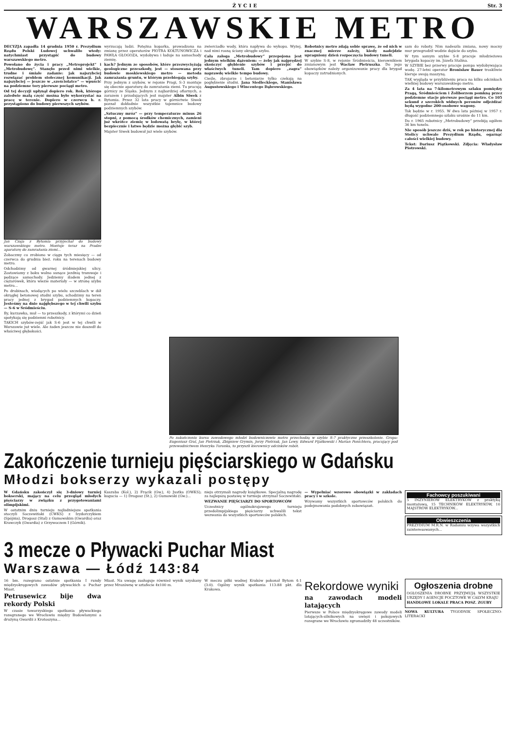ŻYCIE Str. 3
WARSZAWSKIE METRO
DECYZJA zapadła 14 grudnia 1950 r. Prezydium Rządu Polski Ludowej uchwaliło wtedy: natychmiast przystąpić do budowy warszawskiego metro.
Powołano do życia i pracy „Metroprojekt” i „Metrobudowę”. Stanęło przed nimi wielkie, trudne i śmiałe zadanie: jak najszybciej rozwiązać problem stołecznej komunikacji. Jak najszybciej — jeszcze w „sześciolatce” — wpuścić na podziemne tory pierwsze pociągi metro.
Od tej decyzji upłynął dopiero rok. Rok, którego zaledwie małą część można było wykorzystać na pracę w terenie. Dopiero w czerwcu b. r. przystąpiono do budowy pierwszych szybów.
Jan Czaja z Bytomia przyjechał do budowy warszawskiego metro. Montuje teraz na Pradze aparaturę do zamrażania ziemi...
Zobaczmy co zrobiono w ciągu tych miesięcy — od czerwca do grudnia bież. roku na terenach budowy metro.
Odchodzimy od gwarnej śródmiejskiej ulicy. Zostawiamy z boku wolno sunące jezdnią tramwaje i pędzące samochody. Jedziemy śladem jednej z ciężarówek, która wiezie materiały — w stronę szybu metro...
Po drabinach, wiodących po wielu szczeblach w dół okrągłej betonowej studni szybu, schodzimy na teren pracy jednej z brygad podziemnych kopaczy. Jesteśmy na dnie najgłębszego w tej chwili szybu — S-6 w Śródmieściu.
Iły, kurzawka, muł — to przeszkody, z którymi co dzień spotykają się podziemni robotnicy.
TAKICH szybów-zejść jak S-6 jest w tej chwili w Warszawie już wiele. Ale żaden jeszcze nie doszedł do właściwej głębokości.
wyrzucają ludzi. Potężna koparka, prowadzona na zmianę przez operatorów PIOTRA KOŁTUNOWICZA i PAWŁA GŁOGOZA, wydobywa i ładuje na samochody ziemię.
kach? Jednym ze sposobów, które przezwyciężają geologiczne przeszkody, jest — stosowana przy budowie moskiewskiego metro — metoda zamrażania gruntu, w którym przebiegają szyby.
Przy jednym z szybów, w rejonie Pragi, S-3 montuje się obecnie aparaturę do zamrażania ziemi. Tu pracują górnicy ze Śląska. Jednym z najbardziej ofiarnych, a zarazem i przodujących jest majster Albin Siwek z Bytomia. Przez 32 lata pracy w górnictwie Siwek poznał dokładnie wszystkie tajemnice budowy podziemnych szybów.
„Sztuczny mróz” — przy temperaturze minus 26 stopni, z pomocą środków chemicznych, zamieni już wkrótce ziemię w lodowatą bryłę, w której bezpiecznie i łatwo będzie można głębić szyb.
Majster Siwek budował już wiele szybów.
zwierciadło wody, która napływa do wykopu. Wyżej, nad nimi rosną ściany okrągłe szybu.
Cała załoga „Metrobudowy” przepojona jest jednym wielkim dążeniem: — żeby jak najprędzej skończyć głębienie szybów i przejść do właściwych tuneli. Tam dopiero „zagra” naprawdę wielkie tempo budowy.
Cieśle, zbrojarze i betoniarze tylko czekają na pogłębienie studni. Jana Siedleckiego, Stanisława Augustowskiego i Wincentego Dąbrowskiego.
Robotnicy metro zdają sobie sprawę, że od nich w znacznej mierze zależy, kiedy nadejdzie upragniony dzień rozpoczęcia budowy tuneli.
W szybie S-8, w rejonie Śródmieścia, kierownikiem zmianowym jest Wacław Pietruszka. Do jego obowiązków należy organizowanie pracy dla brygad kopaczy zatrudnionych.
sam do roboty. Nim nadeszła zmiana, nowy mocny mur przegrodził wodzie dojście do szybu.
W tym samym szybie S-8 pracuje młodzieżowa brygada kopaczy im. Józefa Stalina.
W SZYBIE bez przerwy pracuje pompa wydobywająca wodę. 27-letni operator Bronisław Bauer troskliwie kieruje swoją maszyną.
TAK wygląda w przybliżeniu praca na kilku odcinkach wielkiej budowy warszawskiego metro.
Za 4 lata na 7-kilometrowym szlaku pomiędzy Pragą, Śródmieściem i Żoliborzem pomkną przez podziemne stacje pierwsze pociągi metro. Co 105 sekund z szerokich widnych peronów odjeżdżać będą wygodne 200-osobowe wagony.
Tak będzie w r. 1955. W dwa lata później w 1957 r. długość podziemnego szlaku urośnie do 11 km.
Do r. 1965 robotnicy „Metrobudowy” przebiją ogółem 36 km tunelu.
Nie sposób jeszcze dziś, w rok po historycznej dla Stolicy uchwale Prezydium Rządu, ogarnąć całości wielkiej budowy.
Tekst: Dariusz Piątkowski. Zdjęcia: Władysław Piotrowski.
Po zakończeniu kursu zawodowego młodzi budowniczowie metro przechodzą w szybie S-7 praktyczne przeszkolenie. Grupa: Eugeniusz Gral, Jan Pietrzak, Zbigniew Grymin, Jerzy Pietrzak, Jan Lewy, Edward Fijałkowski i Marian Ponichtera, pracujący pod przewodnictwem Henryka Turonka, to przyszli kierownicy odcinków robót.
Zakończenie turnieju pięściarskiego w Gdańsku
Młodzi bokserzy wykazali postępy
W Gdańsku zakończył się 3-dniowy turniej bokserski, mający na celu przegląd młodych pięściarzy w związku z przygotowaniami olimpijskimi.
W ostatnim dniu turnieju najładniejsze spotkania stoczyli Soczewiński (CWKS) z Izydorczykiem (Spójnia), Drogosz (Stal) z Gumowskim (Gwardia) oraz Krawczyk (Gwardia) z Grzywoczem I (Górnik).
Kaszuba (Kol.), 2) Frącik (Gw.), 4) Justka (OWKS); kogucia — 1) Drogosz (St.), 2) Gumowski (Gw.)...
nieju otrzymali nagrody książkowe. Specjalną nagrodę za najlepszą postawę w turnieju otrzymał Soczewiński.
WEZWANIE PIĘŚCIARZY DO SPORTOWCÓW
Uczestnicy ogólnokrajowego turnieju przedolimpijskiego pięściarzy uchwalili tekst wezwania do wszystkich sportowców polskich.
— Wypełniać wzorowo obowiązki w zakładach pracy i w szkole.
Wzywamy wszystkich sportowców polskich do podejmowania podobnych zobowiązań.
Fachowcy poszukiwani
5 INŻYNIERÓW ELEKTRYKÓW z praktyką montażową, 15 TECHNIKÓW ELEKTRYKÓW, 10 MAJSTRÓW ELEKTRYKÓW...
Obwieszczenia
PREZYDIUM M.R.N. w Radomiu wzywa wszystkich zainteresowanych...
3 mecze o Pływacki Puchar Miast
Warszawa — Łódź 143:84
16 bm. rozegrano ostatnie spotkania I rundy międzyokręgowych zawodów pływackich o Puchar Miast.
Petrusewicz bije dwa rekordy Polski
W czasie towarzyskiego spotkania pływackiego rozegranego we Wrocławiu między Budowlanymi a drużyną Gwardii z Krotoszyna...
Miast. Na uwagę zasługuje również wynik uzyskany przez Mrozównę w sztafecie 4x100 m.
W meczu piłki wodnej Kraków pokonał Bytom 4:1 (3:0). Ogólny wynik spotkania 113:88 pkt. dla Krakowa.
Rekordowe wyniki
na zawodach modeli latających
Pierwsze w Polsce międzyokręgowe zawody modeli latających-silnikowych na uwięzi i pokojowych rozegrane we Wrocławiu zgromadziły 48 uczestników.
Ogłoszenia drobne
OGŁOSZENIA DROBNE PRZYJMUJĄ WSZYSTKIE URZĘDY I AGENCJE POCZTOWE W CAŁYM KRAJU
HANDLOWE LOKALE PRACA POSZ. ZGUBY
NOWA KULTURA TYGODNIK SPOŁECZNO-LITERACKI